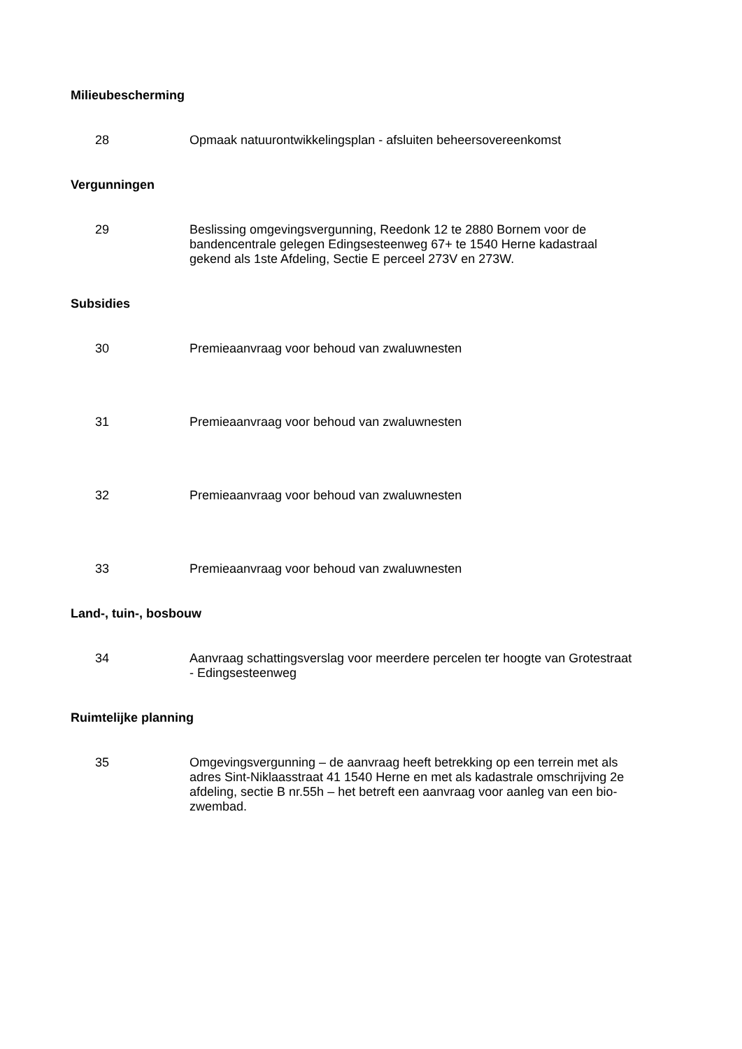Milieubescherming
28 Opmaak natuurontwikkelingsplan - afsluiten beheersovereenkomst
Vergunningen
29 Beslissing omgevingsvergunning, Reedonk 12 te 2880 Bornem voor de bandencentrale gelegen Edingsesteenweg 67+ te 1540 Herne kadastraal gekend als 1ste Afdeling, Sectie E perceel 273V en 273W.
Subsidies
30 Premieaanvraag voor behoud van zwaluwnesten
31 Premieaanvraag voor behoud van zwaluwnesten
32 Premieaanvraag voor behoud van zwaluwnesten
33 Premieaanvraag voor behoud van zwaluwnesten
Land-, tuin-, bosbouw
34 Aanvraag schattingsverslag voor meerdere percelen ter hoogte van Grotestraat - Edingsesteenweg
Ruimtelijke planning
35 Omgevingsvergunning – de aanvraag heeft betrekking op een terrein met als adres Sint-Niklaasstraat 41 1540 Herne en met als kadastrale omschrijving 2e afdeling, sectie B nr.55h – het betreft een aanvraag voor aanleg van een bio-zwembad.